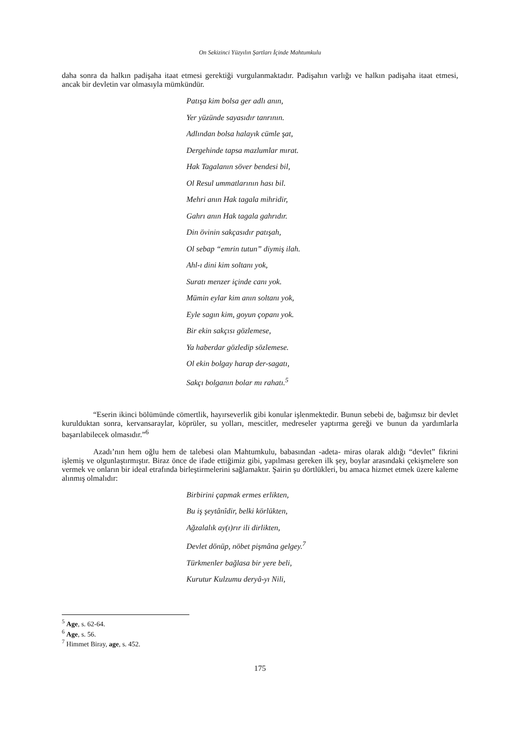On Sekizinci Yüzyılın Şartları İçinde Mahtumkulu
daha sonra da halkın padişaha itaat etmesi gerektiği vurgulanmaktadır. Padişahın varlığı ve halkın padişaha itaat etmesi, ancak bir devletin var olmasıyla mümkündür.
Patışa kim bolsa ger adlı anın,
Yer yüzünde sayasıdır tanrının.
Adlından bolsa halayık cümle şat,
Dergehinde tapsa mazlumlar mırat.
Hak Tagalanın söver bendesi bil,
Ol Resul ummatlarının hası bil.
Mehri anın Hak tagala mihridir,
Gahrı anın Hak tagala gahrıdır.
Din övinin sakçasıdır patışah,
Ol sebap “emrin tutun” diymiş ilah.
Ahl-ı dini kim soltanı yok,
Suratı menzer içinde canı yok.
Mümin eylar kim anın soltanı yok,
Eyle sagın kim, goyun çopanı yok.
Bir ekin sakçısı gözlemese,
Ya haberdar gözledip sözlemese.
Ol ekin bolgay harap der-sagatı,
Sakçı bolganın bolar mı rahatı.<sup>5</sup>
“Eserin ikinci bölümünde cömertlik, hayırseverlik gibi konular işlenmektedir. Bunun sebebi de, bağımsız bir devlet kurulduktan sonra, kervansaraylar, köprüler, su yolları, mescitler, medreseler yaptırma gereği ve bunun da yardımlarla başarılabilecek olmasıdır.”<sup>6</sup>
Azadı’nın hem oğlu hem de talebesi olan Mahtumkulu, babasından -adeta- miras olarak aldığı “devlet” fikrini işlemiş ve olgunlaştırmıştır. Biraz önce de ifade ettiğimiz gibi, yapılması gereken ilk şey, boylar arasındaki çekişmelere son vermek ve onların bir ideal etrafında birleştirmelerini sağlamaktır. Şairin şu dörtlükleri, bu amaca hizmet etmek üzere kaleme alınmış olmalıdır:
Birbirini çapmak ermes erlikten,
Bu iş şeytânîdir, belki körlükten,
Ağzalalık ay(ı)rır ili dirlikten,
Devlet dönüp, nöbet pişmâna gelgey.<sup>7</sup>
Türkmenler bağlasa bir yere beli,
Kurutur Kulzumu deryâ-yı Nili,
<sup>5</sup> Age, s. 62-64.
<sup>6</sup> Age, s. 56.
<sup>7</sup> Himmet Biray, age, s. 452.
175